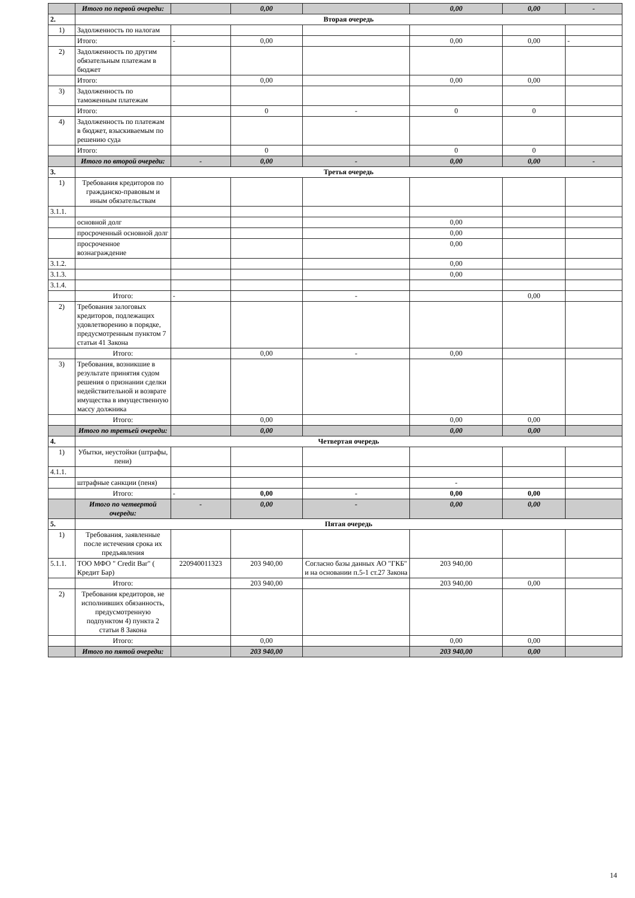| | Итого по первой очереди: | | 0,00 | | 0,00 | 0,00 | - |
| 2. | Вторая очередь | | | | | | |
| 1) | Задолженность по налогам | | | | | | |
| | Итого: | - | 0,00 | | 0,00 | 0,00 | - |
| 2) | Задолженность по другим обязательным платежам в бюджет | | | | | | |
| | Итого: | | 0,00 | | 0,00 | 0,00 | |
| 3) | Задолженность по таможенным платежам | | | | | | |
| | Итого: | | 0 | - | 0 | 0 | |
| 4) | Задолженность по платежам в бюджет, взыскиваемым по решению суда | | | | | | |
| | Итого: | | 0 | | 0 | 0 | |
| | Итого по второй очереди: | - | 0,00 | - | 0,00 | 0,00 | - |
| 3. | Третья очередь | | | | | | |
| 1) | Требования кредиторов по гражданско-правовым и иным обязательствам | | | | | | |
| 3.1.1. | | | | | | | |
| | основной долг | | | | 0,00 | | |
| | просроченный основной долг | | | | 0,00 | | |
| | просроченное вознаграждение | | | | 0,00 | | |
| 3.1.2. | | | | | 0,00 | | |
| 3.1.3. | | | | | 0,00 | | |
| 3.1.4. | | | | | | | |
| | Итого: | - | | - | | 0,00 | |
| 2) | Требования залоговых кредиторов, подлежащих удовлетворению в порядке, предусмотренным пунктом 7 статьи 41 Закона | | | | | | |
| | Итого: | | 0,00 | - | 0,00 | | |
| 3) | Требования, возникшие в результате принятия судом решения о признании сделки недействительной и возврате имущества в имущественную массу должника | | | | | | |
| | Итого: | | 0,00 | | 0,00 | 0,00 | |
| | Итого по третьей очереди: | | 0,00 | | 0,00 | 0,00 | |
| 4. | Четвертая очередь | | | | | | |
| 1) | Убытки, неустойки (штрафы, пени) | | | | | | |
| 4.1.1. | | | | | | | |
| | штрафные санкции (пеня) | | | | - | | |
| | Итого: | - | 0,00 | - | 0,00 | 0,00 | |
| | Итого по четвертой очереди: | - | 0,00 | - | 0,00 | 0,00 | |
| 5. | Пятая очередь | | | | | | |
| 1) | Требования, заявленные после истечения срока их предъявления | | | | | | |
| 5.1.1. | ТОО МФО " Credit Bar" ( Кредит Бар) | 220940011323 | 203 940,00 | Согласно базы данных АО "ГКБ" и на основании п.5-1 ст.27 Закона | 203 940,00 | | |
| | Итого: | | 203 940,00 | | 203 940,00 | 0,00 | |
| 2) | Требования кредиторов, не исполнивших обязанность, предусмотренную подпунктом 4) пункта 2 статьи 8 Закона | | | | | | |
| | Итого: | | 0,00 | | 0,00 | 0,00 | |
| | Итого по пятой очереди: | | 203 940,00 | | 203 940,00 | 0,00 | |
14